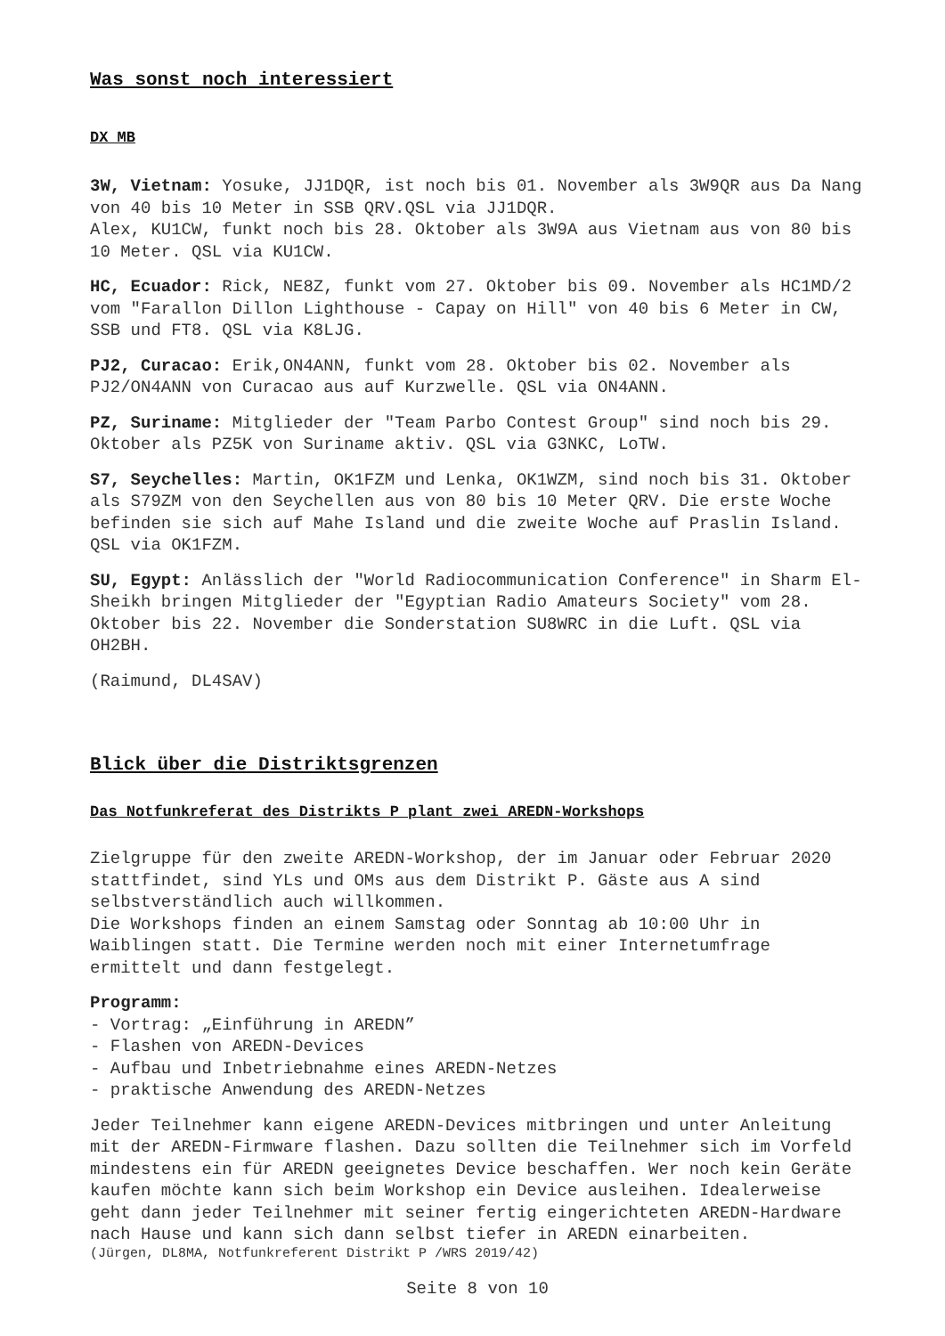Was sonst noch interessiert
DX MB
3W, Vietnam: Yosuke, JJ1DQR, ist noch bis 01. November als 3W9QR aus Da Nang von 40 bis 10 Meter in SSB QRV.QSL via JJ1DQR.
Alex, KU1CW, funkt noch bis 28. Oktober als 3W9A aus Vietnam aus von 80 bis 10 Meter. QSL via KU1CW.
HC, Ecuador: Rick, NE8Z, funkt vom 27. Oktober bis 09. November als HC1MD/2 vom "Farallon Dillon Lighthouse - Capay on Hill" von 40 bis 6 Meter in CW, SSB und FT8. QSL via K8LJG.
PJ2, Curacao: Erik,ON4ANN, funkt vom 28. Oktober bis 02. November als PJ2/ON4ANN von Curacao aus auf Kurzwelle. QSL via ON4ANN.
PZ, Suriname: Mitglieder der "Team Parbo Contest Group" sind noch bis 29. Oktober als PZ5K von Suriname aktiv. QSL via G3NKC, LoTW.
S7, Seychelles: Martin, OK1FZM und Lenka, OK1WZM, sind noch bis 31. Oktober als S79ZM von den Seychellen aus von 80 bis 10 Meter QRV. Die erste Woche befinden sie sich auf Mahe Island und die zweite Woche auf Praslin Island. QSL via OK1FZM.
SU, Egypt: Anlässlich der "World Radiocommunication Conference" in Sharm El-Sheikh bringen Mitglieder der "Egyptian Radio Amateurs Society" vom 28. Oktober bis 22. November die Sonderstation SU8WRC in die Luft. QSL via OH2BH.
(Raimund, DL4SAV)
Blick über die Distriktsgrenzen
Das Notfunkreferat des Distrikts P plant zwei AREDN-Workshops
Zielgruppe für den zweite AREDN-Workshop, der im Januar oder Februar 2020 stattfindet, sind YLs und OMs aus dem Distrikt P. Gäste aus A sind selbstverständlich auch willkommen.
Die Workshops finden an einem Samstag oder Sonntag ab 10:00 Uhr in Waiblingen statt. Die Termine werden noch mit einer Internetumfrage ermittelt und dann festgelegt.
Programm:
- Vortrag: „Einführung in AREDN”
- Flashen von AREDN-Devices
- Aufbau und Inbetriebnahme eines AREDN-Netzes
- praktische Anwendung des AREDN-Netzes
Jeder Teilnehmer kann eigene AREDN-Devices mitbringen und unter Anleitung mit der AREDN-Firmware flashen. Dazu sollten die Teilnehmer sich im Vorfeld mindestens ein für AREDN geeignetes Device beschaffen. Wer noch kein Geräte kaufen möchte kann sich beim Workshop ein Device ausleihen. Idealerweise geht dann jeder Teilnehmer mit seiner fertig eingerichteten AREDN-Hardware nach Hause und kann sich dann selbst tiefer in AREDN einarbeiten.
(Jürgen, DL8MA, Notfunkreferent Distrikt P /WRS 2019/42)
Seite 8 von 10